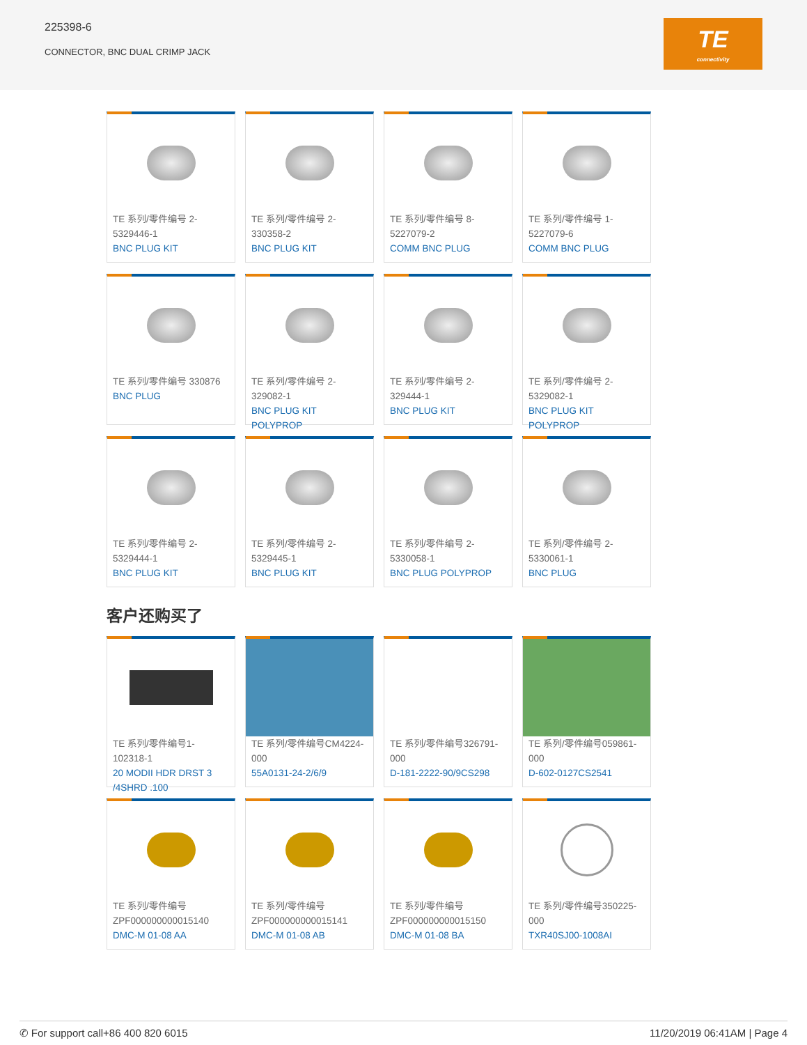225398-6
CONNECTOR, BNC DUAL CRIMP JACK
TE
connectivity
TE 系列/零件编号 2-5329446-1
BNC PLUG KIT
TE 系列/零件编号 2-330358-2
BNC PLUG KIT
TE 系列/零件编号 8-5227079-2
COMM BNC PLUG
TE 系列/零件编号 1-5227079-6
COMM BNC PLUG
TE 系列/零件编号 330876
BNC PLUG
TE 系列/零件编号 2-329082-1
BNC PLUG KIT POLYPROP
TE 系列/零件编号 2-329444-1
BNC PLUG KIT
TE 系列/零件编号 2-5329082-1
BNC PLUG KIT POLYPROP
TE 系列/零件编号 2-5329444-1
BNC PLUG KIT
TE 系列/零件编号 2-5329445-1
BNC PLUG KIT
TE 系列/零件编号 2-5330058-1
BNC PLUG POLYPROP
TE 系列/零件编号 2-5330061-1
BNC PLUG
客户还购买了
TE 系列/零件编号1-102318-1
20 MODII HDR DRST 3 /4SHRD .100
TE 系列/零件编号CM4224-000
55A0131-24-2/6/9
TE 系列/零件编号326791-000
D-181-2222-90/9CS298
TE 系列/零件编号059861-000
D-602-0127CS2541
TE 系列/零件编号 ZPF000000000015140
DMC-M 01-08 AA
TE 系列/零件编号 ZPF000000000015141
DMC-M 01-08 AB
TE 系列/零件编号 ZPF000000000015150
DMC-M 01-08 BA
TE 系列/零件编号350225-000
TXR40SJ00-1008AI
✆ For support call+86 400 820 6015 11/20/2019 06:41AM | Page 4